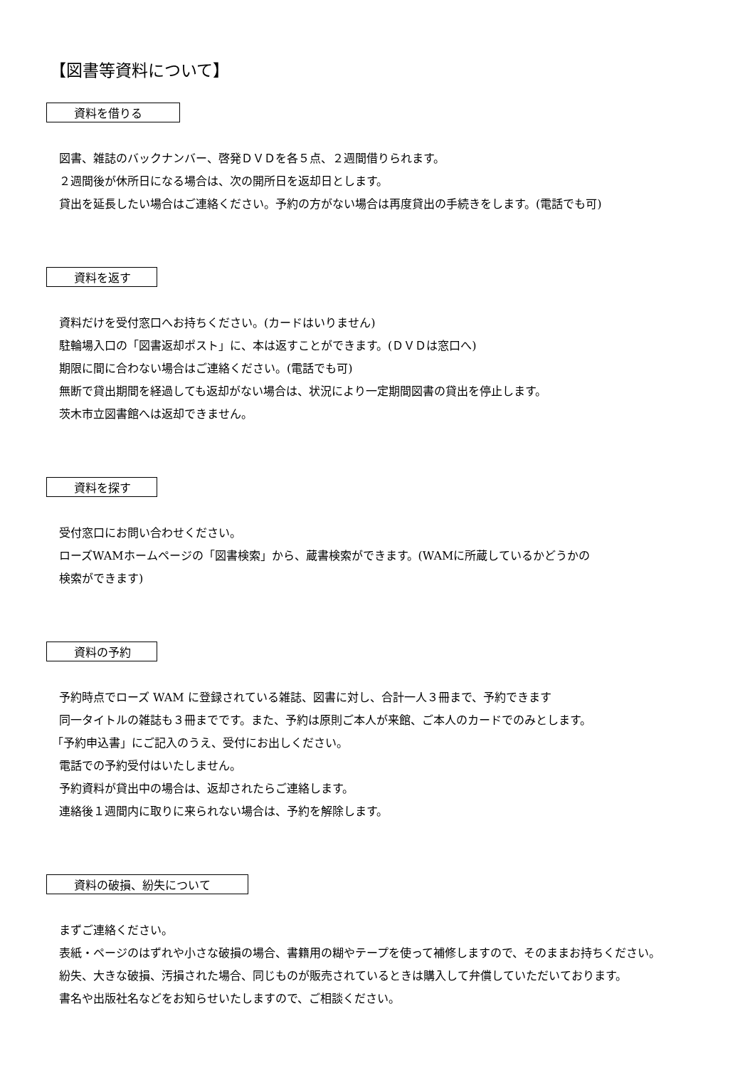【図書等資料について】
資料を借りる　　
図書、雑誌のバックナンバー、啓発ＤＶＤを各５点、２週間借りられます。
２週間後が休所日になる場合は、次の開所日を返却日とします。
貸出を延長したい場合はご連絡ください。予約の方がない場合は再度貸出の手続きをします。(電話でも可)
資料を返す　
資料だけを受付窓口へお持ちください。(カードはいりません)
駐輪場入口の「図書返却ポスト」に、本は返すことができます。(ＤＶＤは窓口へ)
期限に間に合わない場合はご連絡ください。(電話でも可)
無断で貸出期間を経過しても返却がない場合は、状況により一定期間図書の貸出を停止します。
茨木市立図書館へは返却できません。
資料を探す　
受付窓口にお問い合わせください。
ローズWAMホームページの「図書検索」から、蔵書検索ができます。(WAMに所蔵しているかどうかの
検索ができます)
資料の予約　
予約時点でローズ WAM に登録されている雑誌、図書に対し、合計一人３冊まで、予約できます
同一タイトルの雑誌も３冊までです。また、予約は原則ご本人が来館、ご本人のカードでのみとします。
「予約申込書」にご記入のうえ、受付にお出しください。
電話での予約受付はいたしません。
予約資料が貸出中の場合は、返却されたらご連絡します。
連絡後１週間内に取りに来られない場合は、予約を解除します。
資料の破損、紛失について　　
まずご連絡ください。
表紙・ページのはずれや小さな破損の場合、書籍用の糊やテープを使って補修しますので、そのままお持ちください。
紛失、大きな破損、汚損された場合、同じものが販売されているときは購入して弁償していただいております。
書名や出版社名などをお知らせいたしますので、ご相談ください。